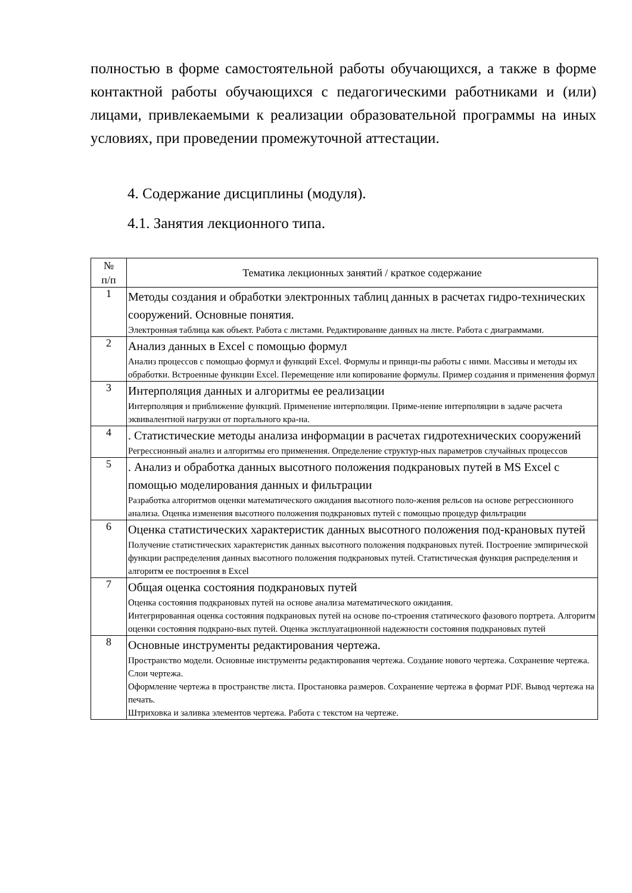полностью в форме самостоятельной работы обучающихся, а также в форме контактной работы обучающихся с педагогическими работниками и (или) лицами, привлекаемыми к реализации образовательной программы на иных условиях, при проведении промежуточной аттестации.
4. Содержание дисциплины (модуля).
4.1. Занятия лекционного типа.
| № п/п | Тематика лекционных занятий / краткое содержание |
| --- | --- |
| 1 | Методы создания и обработки электронных таблиц данных в расчетах гидро-технических сооружений. Основные понятия. Электронная таблица как объект. Работа с листами. Редактирование данных на листе. Работа с диаграммами. |
| 2 | Анализ данных в Excel с помощью формул Анализ процессов с помощью формул и функций Excel. Формулы и принци-пы работы с ними. Массивы и методы их обработки. Встроенные функции Excel. Перемещение или копирование формулы. Пример создания и применения формул |
| 3 | Интерполяция данных и алгоритмы ее реализации Интерполяция и приближение функций. Применение интерполяции. Приме-нение интерполяции в задаче расчета эквивалентной нагрузки от портального кра-на. |
| 4 | . Статистические методы анализа информации в расчетах гидротехнических сооружений Регрессионный анализ и алгоритмы его применения. Определение структур-ных параметров случайных процессов |
| 5 | . Анализ и обработка данных высотного положения подкрановых путей в MS Excel с помощью моделирования данных и фильтрации Разработка алгоритмов оценки математического ожидания высотного поло-жения рельсов на основе регрессионного анализа. Оценка изменения высотного положения подкрановых путей с помощью процедур фильтрации |
| 6 | Оценка статистических характеристик данных высотного положения под-крановых путей Получение статистических характеристик данных высотного положения подкрановых путей. Построение эмпирической функции распределения данных высотного положения подкрановых путей. Статистическая функция распределения и алгоритм ее построения в Excel |
| 7 | Общая оценка состояния подкрановых путей Оценка состояния подкрановых путей на основе анализа математического ожидания. Интегрированная оценка состояния подкрановых путей на основе по-строения статического фазового портрета. Алгоритм оценки состояния подкрано-вых путей. Оценка эксплуатационной надежности состояния подкрановых путей |
| 8 | Основные инструменты редактирования чертежа. Пространство модели. Основные инструменты редактирования чертежа. Создание нового чертежа. Сохранение чертежа. Слои чертежа. Оформление чертежа в пространстве листа. Простановка размеров. Сохранение чертежа в формат PDF. Вывод чертежа на печать. Штриховка и заливка элементов чертежа. Работа с текстом на чертеже. |